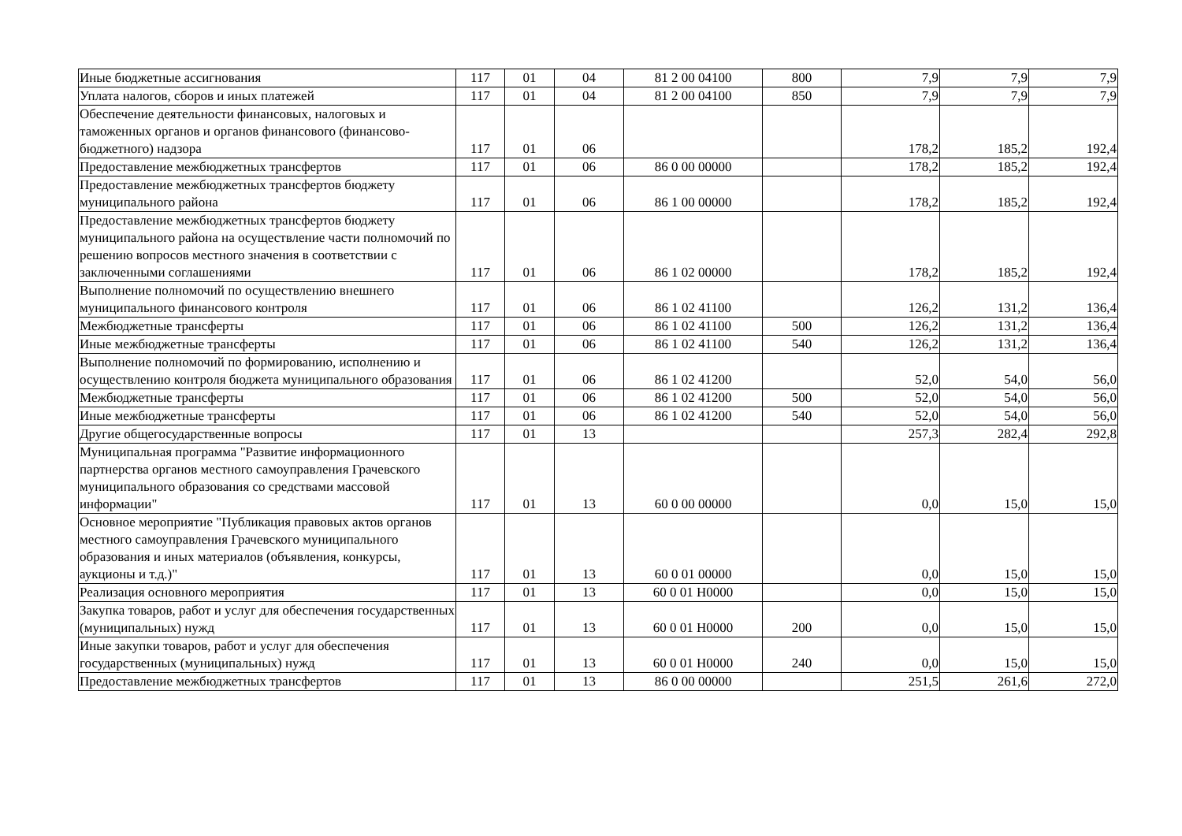| Иные бюджетные ассигнования | 117 | 01 | 04 | 81 2 00 04100 | 800 | 7,9 | 7,9 | 7,9 |
| Уплата налогов, сборов и иных платежей | 117 | 01 | 04 | 81 2 00 04100 | 850 | 7,9 | 7,9 | 7,9 |
| Обеспечение деятельности финансовых, налоговых и таможенных органов и органов финансового (финансово-бюджетного) надзора | 117 | 01 | 06 | | | 178,2 | 185,2 | 192,4 |
| Предоставление межбюджетных трансфертов | 117 | 01 | 06 | 86 0 00 00000 | | 178,2 | 185,2 | 192,4 |
| Предоставление межбюджетных трансфертов бюджету муниципального района | 117 | 01 | 06 | 86 1 00 00000 | | 178,2 | 185,2 | 192,4 |
| Предоставление межбюджетных трансфертов бюджету муниципального района на осуществление части полномочий по решению вопросов местного значения в соответствии с заключенными соглашениями | 117 | 01 | 06 | 86 1 02 00000 | | 178,2 | 185,2 | 192,4 |
| Выполнение полномочий по осуществлению внешнего муниципального финансового контроля | 117 | 01 | 06 | 86 1 02 41100 | | 126,2 | 131,2 | 136,4 |
| Межбюджетные трансферты | 117 | 01 | 06 | 86 1 02 41100 | 500 | 126,2 | 131,2 | 136,4 |
| Иные межбюджетные трансферты | 117 | 01 | 06 | 86 1 02 41100 | 540 | 126,2 | 131,2 | 136,4 |
| Выполнение полномочий по формированию, исполнению и осуществлению контроля бюджета муниципального образования | 117 | 01 | 06 | 86 1 02 41200 | | 52,0 | 54,0 | 56,0 |
| Межбюджетные трансферты | 117 | 01 | 06 | 86 1 02 41200 | 500 | 52,0 | 54,0 | 56,0 |
| Иные межбюджетные трансферты | 117 | 01 | 06 | 86 1 02 41200 | 540 | 52,0 | 54,0 | 56,0 |
| Другие общегосударственные вопросы | 117 | 01 | 13 | | | 257,3 | 282,4 | 292,8 |
| Муниципальная программа "Развитие информационного партнерства органов местного самоуправления Грачевского муниципального образования со средствами массовой информации" | 117 | 01 | 13 | 60 0 00 00000 | | 0,0 | 15,0 | 15,0 |
| Основное мероприятие "Публикация правовых актов органов местного самоуправления Грачевского муниципального образования и иных материалов (объявления, конкурсы, аукционы и т.д.)" | 117 | 01 | 13 | 60 0 01 00000 | | 0,0 | 15,0 | 15,0 |
| Реализация основного мероприятия | 117 | 01 | 13 | 60 0 01 Н0000 | | 0,0 | 15,0 | 15,0 |
| Закупка товаров, работ и услуг для обеспечения государственных (муниципальных) нужд | 117 | 01 | 13 | 60 0 01 Н0000 | 200 | 0,0 | 15,0 | 15,0 |
| Иные закупки товаров, работ и услуг для обеспечения государственных (муниципальных) нужд | 117 | 01 | 13 | 60 0 01 Н0000 | 240 | 0,0 | 15,0 | 15,0 |
| Предоставление межбюджетных трансфертов | 117 | 01 | 13 | 86 0 00 00000 | | 251,5 | 261,6 | 272,0 |